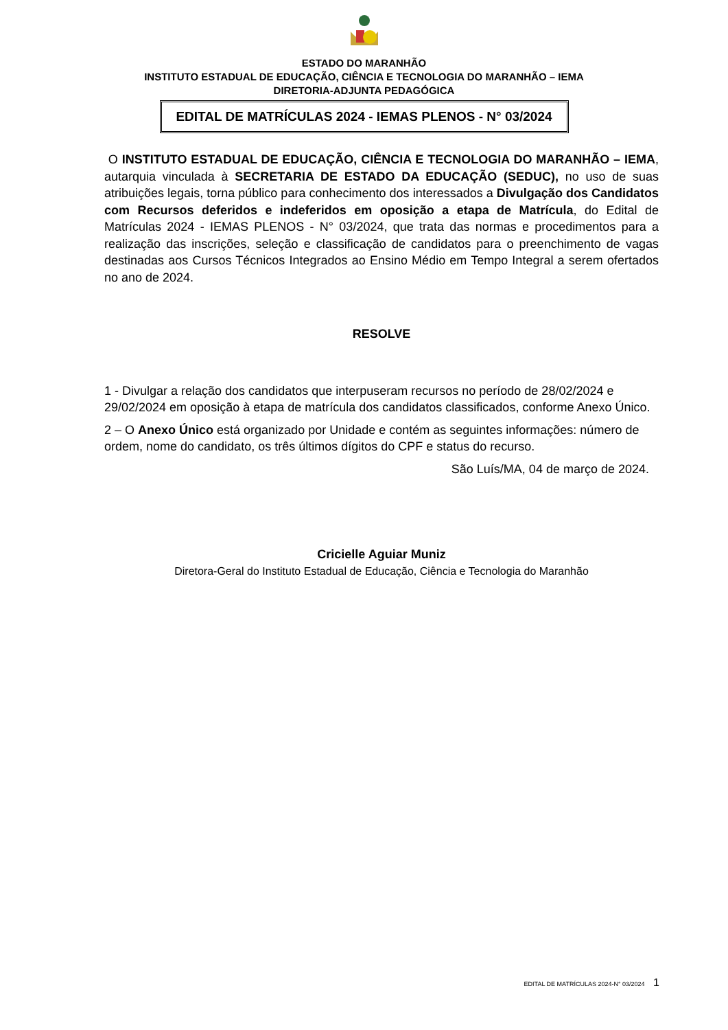ESTADO DO MARANHÃO
INSTITUTO ESTADUAL DE EDUCAÇÃO, CIÊNCIA E TECNOLOGIA DO MARANHÃO – IEMA
DIRETORIA-ADJUNTA PEDAGÓGICA
EDITAL DE MATRÍCULAS 2024 - IEMAS PLENOS - N° 03/2024
O INSTITUTO ESTADUAL DE EDUCAÇÃO, CIÊNCIA E TECNOLOGIA DO MARANHÃO – IEMA, autarquia vinculada à SECRETARIA DE ESTADO DA EDUCAÇÃO (SEDUC), no uso de suas atribuições legais, torna público para conhecimento dos interessados a Divulgação dos Candidatos com Recursos deferidos e indeferidos em oposição a etapa de Matrícula, do Edital de Matrículas 2024 - IEMAS PLENOS - N° 03/2024, que trata das normas e procedimentos para a realização das inscrições, seleção e classificação de candidatos para o preenchimento de vagas destinadas aos Cursos Técnicos Integrados ao Ensino Médio em Tempo Integral a serem ofertados no ano de 2024.
RESOLVE
1 - Divulgar a relação dos candidatos que interpuseram recursos no período de 28/02/2024 e 29/02/2024 em oposição à etapa de matrícula dos candidatos classificados, conforme Anexo Único.
2 – O Anexo Único está organizado por Unidade e contém as seguintes informações: número de ordem, nome do candidato, os três últimos dígitos do CPF e status do recurso.
São Luís/MA, 04 de março de 2024.
Cricielle Aguiar Muniz
Diretora-Geral do Instituto Estadual de Educação, Ciência e Tecnologia do Maranhão
EDITAL DE MATRÍCULAS 2024-N° 03/2024 1